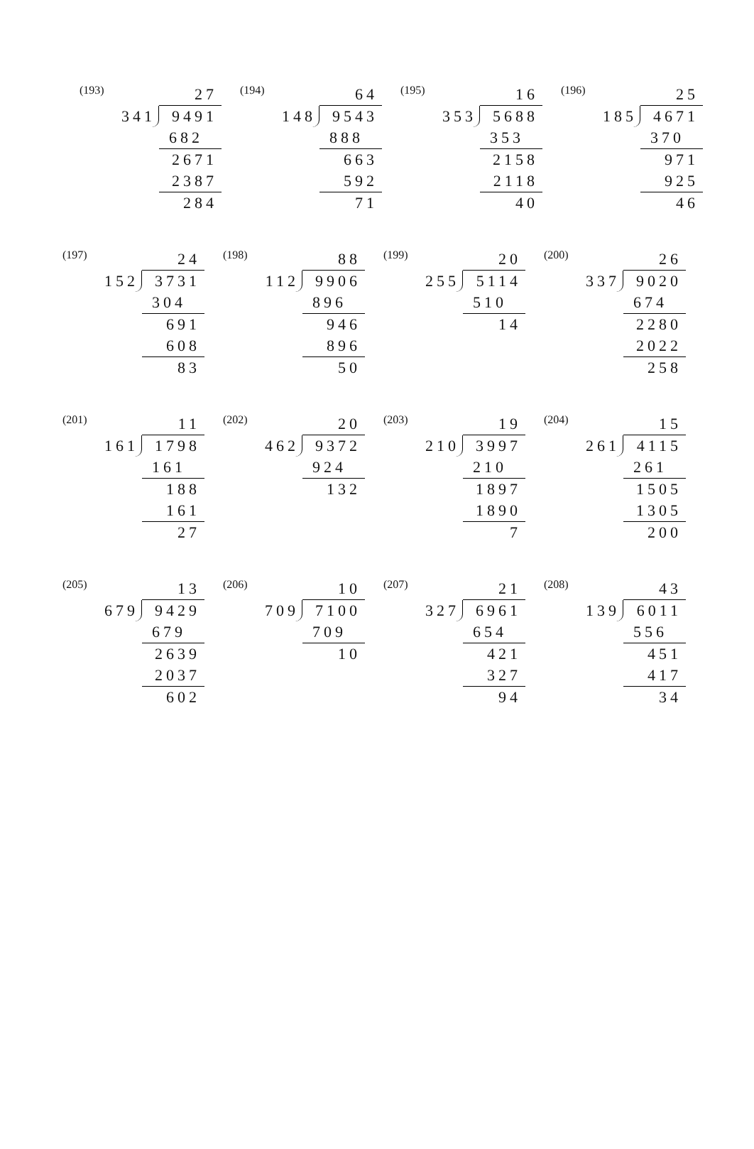(193)
27
341
9491
682
2671
2387
284
(194)
64
148
9543
888
663
592
71
(195)
16
353
5688
353
2158
2118
40
(196)
25
185
4671
370
971
925
46
(197)
24
152
3731
304
691
608
83
(198)
88
112
9906
896
946
896
50
(199)
20
255
5114
510
14
(200)
26
337
9020
674
2280
2022
258
(201)
11
161
1798
161
188
161
27
(202)
20
462
9372
924
132
(203)
19
210
3997
210
1897
1890
7
(204)
15
261
4115
261
1505
1305
200
(205)
13
679
9429
679
2639
2037
602
(206)
10
709
7100
709
10
(207)
21
327
6961
654
421
327
94
(208)
43
139
6011
556
451
417
34